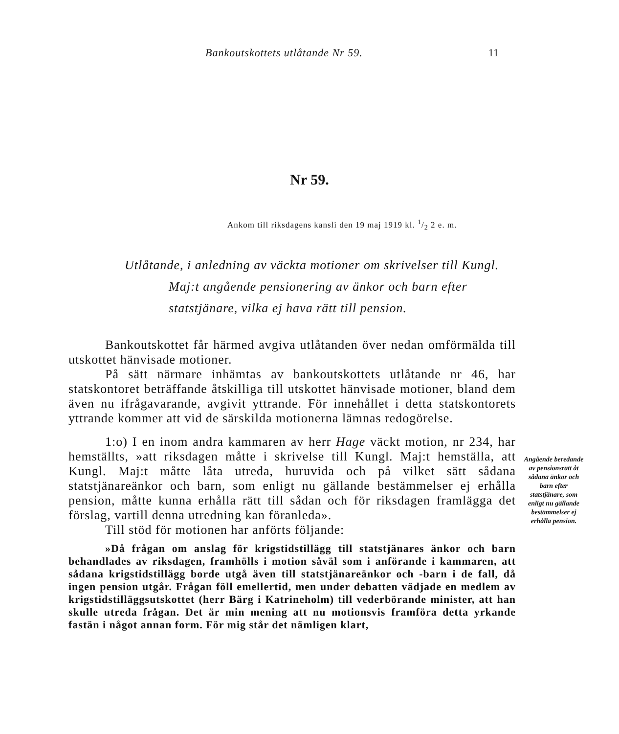Bankoutskottets utlåtande Nr 59. 11
Nr 59.
Ankom till riksdagens kansli den 19 maj 1919 kl. 1/2 2 e. m.
Utlåtande, i anledning av väckta motioner om skrivelser till Kungl.
Maj:t angående pensionering av änkor och barn efter
statstjänare, vilka ej hava rätt till pension.
Bankoutskottet får härmed avgiva utlåtanden över nedan omförmälda till utskottet hänvisade motioner.
På sätt närmare inhämtas av bankoutskottets utlåtande nr 46, har statskontoret beträffande åtskilliga till utskottet hänvisade motioner, bland dem även nu ifrågavarande, avgivit yttrande. För innehållet i detta statskontorets yttrande kommer att vid de särskilda motionerna lämnas redogörelse.
1:o) I en inom andra kammaren av herr Hage väckt motion, nr 234, har hemställts, »att riksdagen måtte i skrivelse till Kungl. Maj:t hemställa, att Kungl. Maj:t måtte låta utreda, huruvida och på vilket sätt sådana statstjänareänkor och barn, som enligt nu gällande bestämmelser ej erhålla pension, måtte kunna erhålla rätt till sådan och för riksdagen framlägga det förslag, vartill denna utredning kan föranleda».
Till stöd för motionen har anförts följande:
»Då frågan om anslag för krigstidstillägg till statstjänares änkor och barn behandlades av riksdagen, framhölls i motion såväl som i anförande i kammaren, att sådana krigstidstillägg borde utgå även till statstjänareänkor och -barn i de fall, då ingen pension utgår. Frågan föll emellertid, men under debatten vädjade en medlem av krigstidstilläggsutskottet (herr Bärg i Katrineholm) till vederbörande minister, att han skulle utreda frågan. Det är min mening att nu motionsvis framföra detta yrkande fastän i något annan form. För mig står det nämligen klart,
Angående beredande av pensionsrätt åt sådana änkor och barn efter statstjänare, som enligt nu gällande bestämmelser ej erhålla pension.